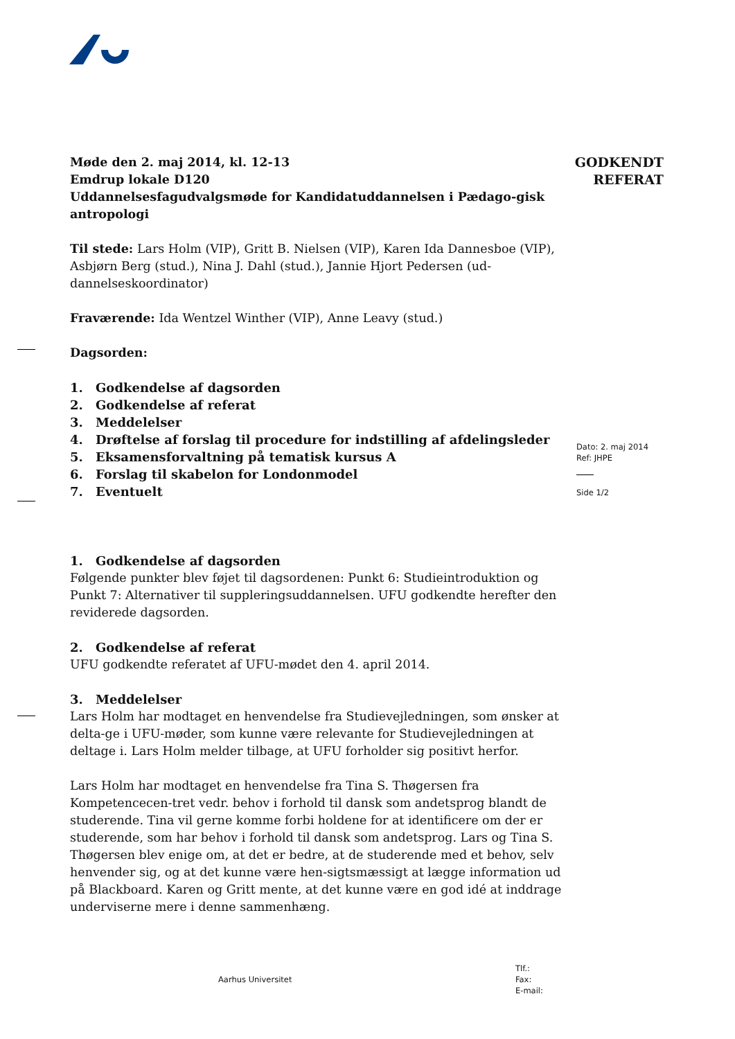GODKENDT
REFERAT
Møde den 2. maj 2014, kl. 12-13
Emdrup lokale D120
Uddannelsesfagudvalgsmøde for Kandidatuddannelsen i Pædago-gisk antropologi
Til stede: Lars Holm (VIP), Gritt B. Nielsen (VIP), Karen Ida Dannesboe (VIP), Asbjørn Berg (stud.), Nina J. Dahl (stud.), Jannie Hjort Pedersen (ud-dannelseskoordinator)
Fraværende: Ida Wentzel Winther (VIP), Anne Leavy (stud.)
Dagsorden:
1. Godkendelse af dagsorden
2. Godkendelse af referat
3. Meddelelser
4. Drøftelse af forslag til procedure for indstilling af afdelingsleder
5. Eksamensforvaltning på tematisk kursus A
6. Forslag til skabelon for Londonmodel
7. Eventuelt
1. Godkendelse af dagsorden
Følgende punkter blev føjet til dagsordenen: Punkt 6: Studieintroduktion og Punkt 7: Alternativer til suppleringsuddannelsen. UFU godkendte herefter den reviderede dagsorden.
2. Godkendelse af referat
UFU godkendte referatet af UFU-mødet den 4. april 2014.
3. Meddelelser
Lars Holm har modtaget en henvendelse fra Studievejledningen, som ønsker at delta-ge i UFU-møder, som kunne være relevante for Studievejledningen at deltage i. Lars Holm melder tilbage, at UFU forholder sig positivt herfor.
Lars Holm har modtaget en henvendelse fra Tina S. Thøgersen fra Kompetencecen-tret vedr. behov i forhold til dansk som andetsprog blandt de studerende. Tina vil gerne komme forbi holdene for at identificere om der er studerende, som har behov i forhold til dansk som andetsprog. Lars og Tina S. Thøgersen blev enige om, at det er bedre, at de studerende med et behov, selv henvender sig, og at det kunne være hen-sigtsmæssigt at lægge information ud på Blackboard. Karen og Gritt mente, at det kunne være en god idé at inddrage underviserne mere i denne sammenhæng.
Dato: 2. maj 2014
Ref: JHPE
Side 1/2
Aarhus Universitet
Tlf.:
Fax:
E-mail: